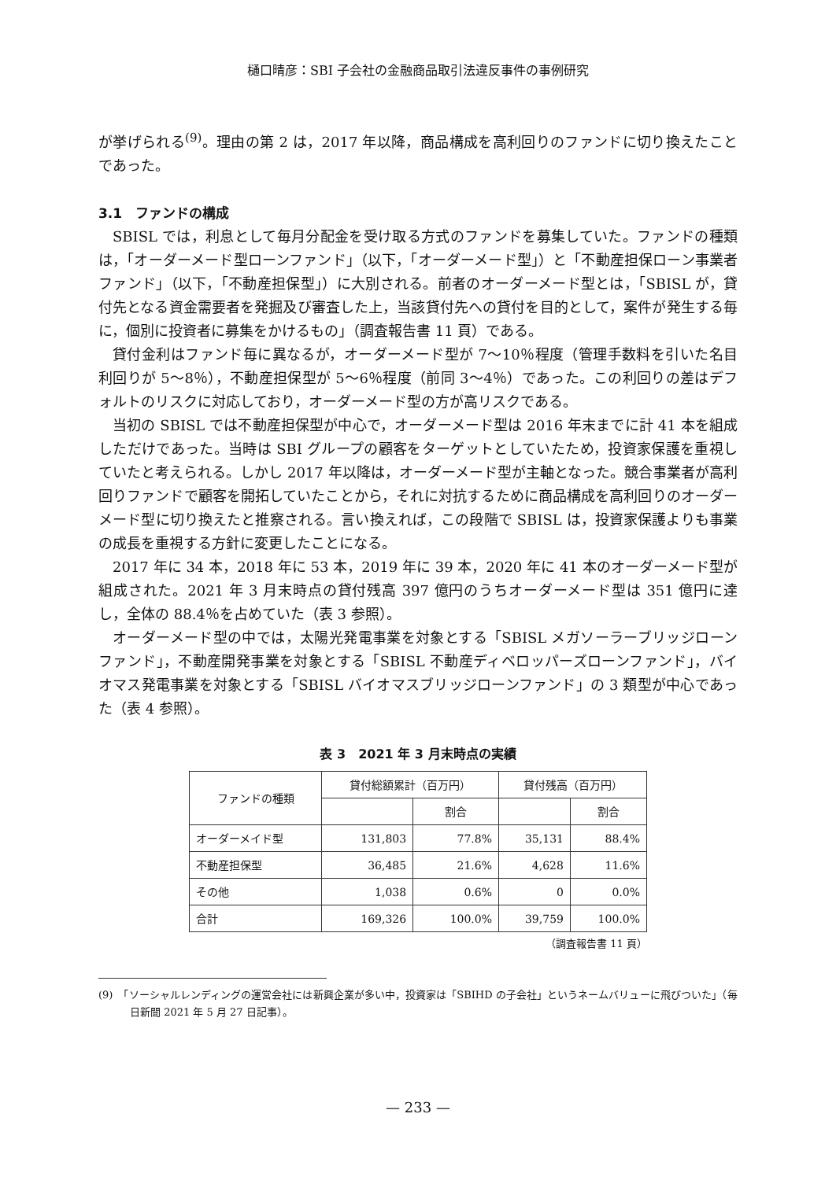樋口晴彦：SBI 子会社の金融商品取引法違反事件の事例研究
が挙げられる<sup>(9)</sup>。理由の第 2 は，2017 年以降，商品構成を高利回りのファンドに切り換えたことであった。
3.1　ファンドの構成
SBISL では，利息として毎月分配金を受け取る方式のファンドを募集していた。ファンドの種類は，「オーダーメード型ローンファンド」（以下，「オーダーメード型」）と「不動産担保ローン事業者ファンド」（以下，「不動産担保型」）に大別される。前者のオーダーメード型とは，「SBISL が，貸付先となる資金需要者を発掘及び審査した上，当該貸付先への貸付を目的として，案件が発生する毎に，個別に投資者に募集をかけるもの」（調査報告書 11 頁）である。
貸付金利はファンド毎に異なるが，オーダーメード型が 7～10％程度（管理手数料を引いた名目利回りが 5～8％），不動産担保型が 5～6％程度（前同 3～4％）であった。この利回りの差はデフォルトのリスクに対応しており，オーダーメード型の方が高リスクである。
当初の SBISL では不動産担保型が中心で，オーダーメード型は 2016 年末までに計 41 本を組成しただけであった。当時は SBI グループの顧客をターゲットとしていたため，投資家保護を重視していたと考えられる。しかし 2017 年以降は，オーダーメード型が主軸となった。競合事業者が高利回りファンドで顧客を開拓していたことから，それに対抗するために商品構成を高利回りのオーダーメード型に切り換えたと推察される。言い換えれば，この段階で SBISL は，投資家保護よりも事業の成長を重視する方針に変更したことになる。
2017 年に 34 本，2018 年に 53 本，2019 年に 39 本，2020 年に 41 本のオーダーメード型が組成された。2021 年 3 月末時点の貸付残高 397 億円のうちオーダーメード型は 351 億円に達し，全体の 88.4％を占めていた（表 3 参照）。
オーダーメード型の中では，太陽光発電事業を対象とする「SBISL メガソーラーブリッジローンファンド」，不動産開発事業を対象とする「SBISL 不動産ディベロッパーズローンファンド」，バイオマス発電事業を対象とする「SBISL バイオマスブリッジローンファンド」の 3 類型が中心であった（表 4 参照）。
表 3　2021 年 3 月末時点の実績
| ファンドの種類 | 貸付総額累計（百万円） | | 貸付残高（百万円） | |
| --- | --- | --- | --- | --- |
| | | 割合 | | 割合 |
| オーダーメイド型 | 131,803 | 77.8% | 35,131 | 88.4% |
| 不動産担保型 | 36,485 | 21.6% | 4,628 | 11.6% |
| その他 | 1,038 | 0.6% | 0 | 0.0% |
| 合計 | 169,326 | 100.0% | 39,759 | 100.0% |
（調査報告書 11 頁）
(9)　「ソーシャルレンディングの運営会社には新興企業が多い中，投資家は「SBIHD の子会社」というネームバリューに飛びついた」（毎日新聞 2021 年 5 月 27 日記事）。
— 233 —